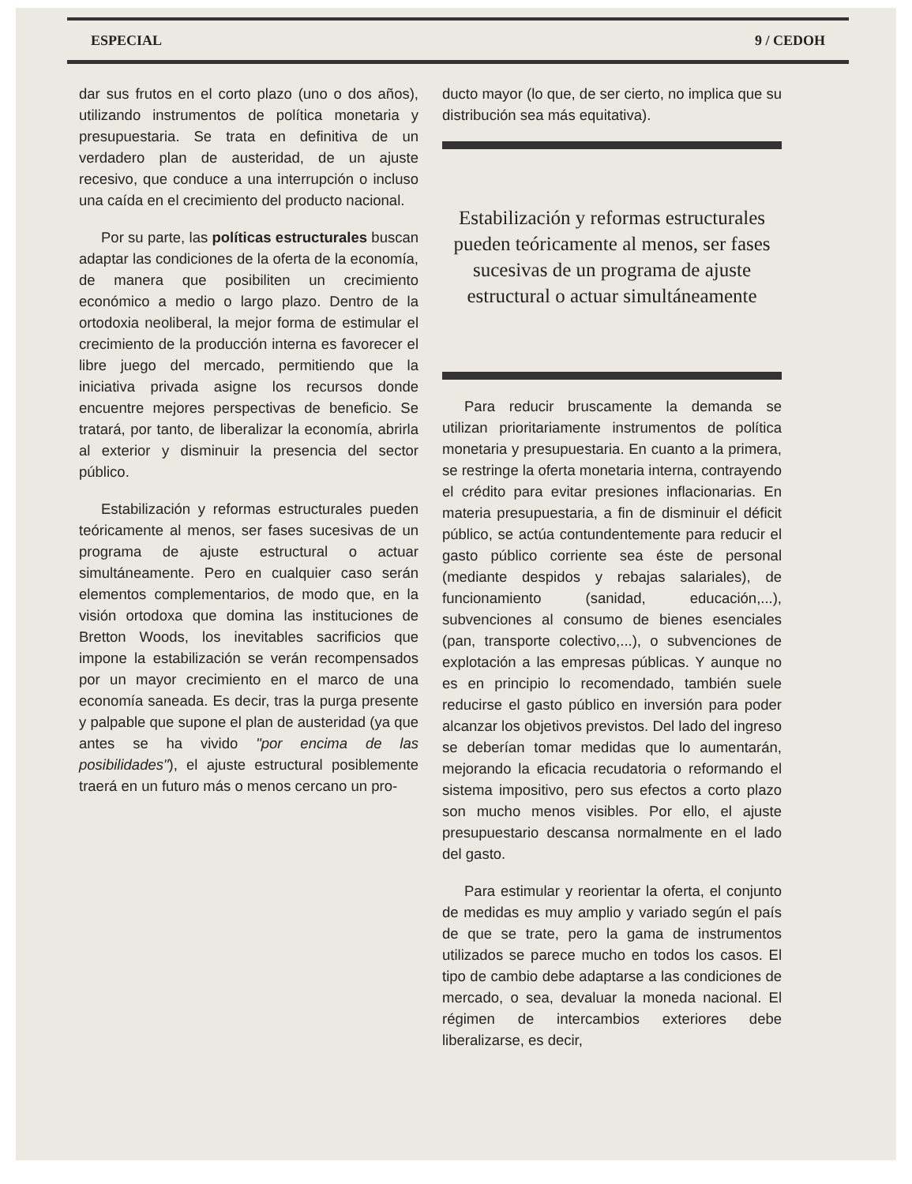ESPECIAL 9 / CEDOH
dar sus frutos en el corto plazo (uno o dos años), utilizando instrumentos de política monetaria y presupuestaria. Se trata en definitiva de un verdadero plan de austeridad, de un ajuste recesivo, que conduce a una interrupción o incluso una caída en el crecimiento del producto nacional.
Por su parte, las políticas estructurales buscan adaptar las condiciones de la oferta de la economía, de manera que posibiliten un crecimiento económico a medio o largo plazo. Dentro de la ortodoxia neoliberal, la mejor forma de estimular el crecimiento de la producción interna es favorecer el libre juego del mercado, permitiendo que la iniciativa privada asigne los recursos donde encuentre mejores perspectivas de beneficio. Se tratará, por tanto, de liberalizar la economía, abrirla al exterior y disminuir la presencia del sector público.
Estabilización y reformas estructurales pueden teóricamente al menos, ser fases sucesivas de un programa de ajuste estructural o actuar simultáneamente. Pero en cualquier caso serán elementos complementarios, de modo que, en la visión ortodoxa que domina las instituciones de Bretton Woods, los inevitables sacrificios que impone la estabilización se verán recompensados por un mayor crecimiento en el marco de una economía saneada. Es decir, tras la purga presente y palpable que supone el plan de austeridad (ya que antes se ha vivido "por encima de las posibilidades"), el ajuste estructural posiblemente traerá en un futuro más o menos cercano un pro-
ducto mayor (lo que, de ser cierto, no implica que su distribución sea más equitativa).
Estabilización y reformas estructurales pueden teóricamente al menos, ser fases sucesivas de un programa de ajuste estructural o actuar simultáneamente
Para reducir bruscamente la demanda se utilizan prioritariamente instrumentos de política monetaria y presupuestaria. En cuanto a la primera, se restringe la oferta monetaria interna, contrayendo el crédito para evitar presiones inflacionarias. En materia presupuestaria, a fin de disminuir el déficit público, se actúa contundentemente para reducir el gasto público corriente sea éste de personal (mediante despidos y rebajas salariales), de funcionamiento (sanidad, educación,...), subvenciones al consumo de bienes esenciales (pan, transporte colectivo,...), o subvenciones de explotación a las empresas públicas. Y aunque no es en principio lo recomendado, también suele reducirse el gasto público en inversión para poder alcanzar los objetivos previstos. Del lado del ingreso se deberían tomar medidas que lo aumentarán, mejorando la eficacia recudatoria o reformando el sistema impositivo, pero sus efectos a corto plazo son mucho menos visibles. Por ello, el ajuste presupuestario descansa normalmente en el lado del gasto.
Para estimular y reorientar la oferta, el conjunto de medidas es muy amplio y variado según el país de que se trate, pero la gama de instrumentos utilizados se parece mucho en todos los casos. El tipo de cambio debe adaptarse a las condiciones de mercado, o sea, devaluar la moneda nacional. El régimen de intercambios exteriores debe liberalizarse, es decir,